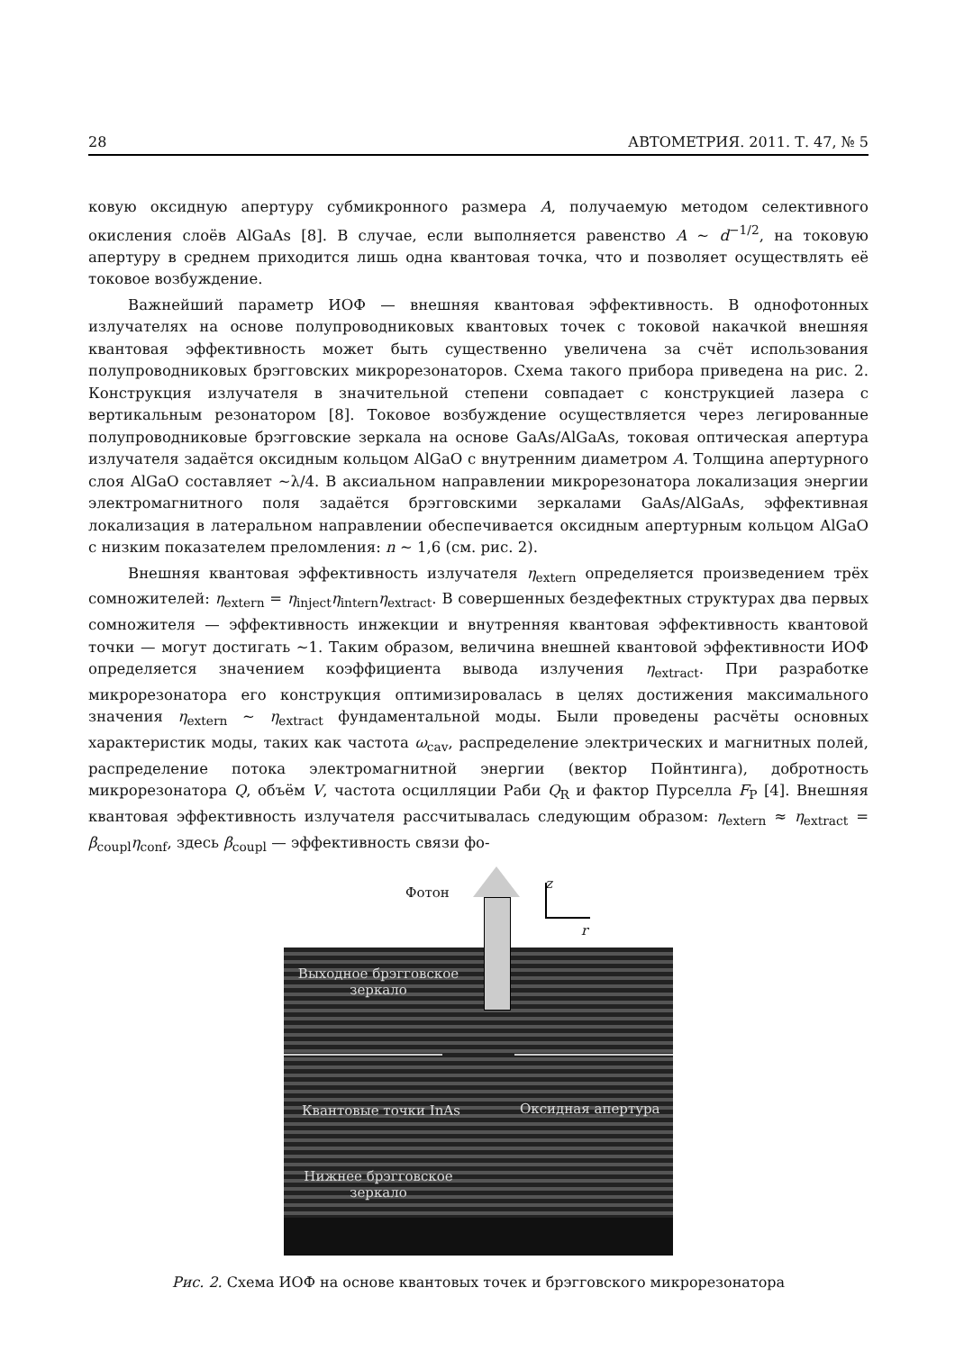28 АВТОМЕТРИЯ. 2011. Т. 47, № 5
ковую оксидную апертуру субмикронного размера A, получаемую методом селективного окисления слоёв AlGaAs [8]. В случае, если выполняется равенство A ∼ d<sup>−1/2</sup>, на токовую апертуру в среднем приходится лишь одна квантовая точка, что и позволяет осуществлять её токовое возбуждение.
Важнейший параметр ИОФ — внешняя квантовая эффективность. В однофотонных излучателях на основе полупроводниковых квантовых точек с токовой накачкой внешняя квантовая эффективность может быть существенно увеличена за счёт использования полупроводниковых брэгговских микрорезонаторов. Схема такого прибора приведена на рис. 2. Конструкция излучателя в значительной степени совпадает с конструкцией лазера с вертикальным резонатором [8]. Токовое возбуждение осуществляется через легированные полупроводниковые брэгговские зеркала на основе GaAs/AlGaAs, токовая оптическая апертура излучателя задаётся оксидным кольцом AlGaO с внутренним диаметром A. Толщина апертурного слоя AlGaO составляет ∼λ/4. В аксиальном направлении микрорезонатора локализация энергии электромагнитного поля задаётся брэгговскими зеркалами GaAs/AlGaAs, эффективная локализация в латеральном направлении обеспечивается оксидным апертурным кольцом AlGaO с низким показателем преломления: n ∼ 1,6 (см. рис. 2).
Внешняя квантовая эффективность излучателя η<sub>extern</sub> определяется произведением трёх сомножителей: η<sub>extern</sub> = η<sub>inject</sub>η<sub>intern</sub>η<sub>extract</sub>. В совершенных бездефектных структурах два первых сомножителя — эффективность инжекции и внутренняя квантовая эффективность квантовой точки — могут достигать ∼1. Таким образом, величина внешней квантовой эффективности ИОФ определяется значением коэффициента вывода излучения η<sub>extract</sub>. При разработке микрорезонатора его конструкция оптимизировалась в целях достижения максимального значения η<sub>extern</sub> ∼ η<sub>extract</sub> фундаментальной моды. Были проведены расчёты основных характеристик моды, таких как частота ω<sub>cav</sub>, распределение электрических и магнитных полей, распределение потока электромагнитной энергии (вектор Пойнтинга), добротность микрорезонатора Q, объём V, частота осцилляции Раби Q<sub>R</sub> и фактор Пурселла F<sub>P</sub> [4]. Внешняя квантовая эффективность излучателя рассчитывалась следующим образом: η<sub>extern</sub> ≈ η<sub>extract</sub> = β<sub>coupl</sub>η<sub>conf</sub>, здесь β<sub>coupl</sub> — эффективность связи фо-
Фотон
z
r
Выходное брэгговское зеркало
Квантовые точки InAs Оксидная апертура
Нижнее брэгговское зеркало
Рис. 2. Схема ИОФ на основе квантовых точек и брэгговского микрорезонатора